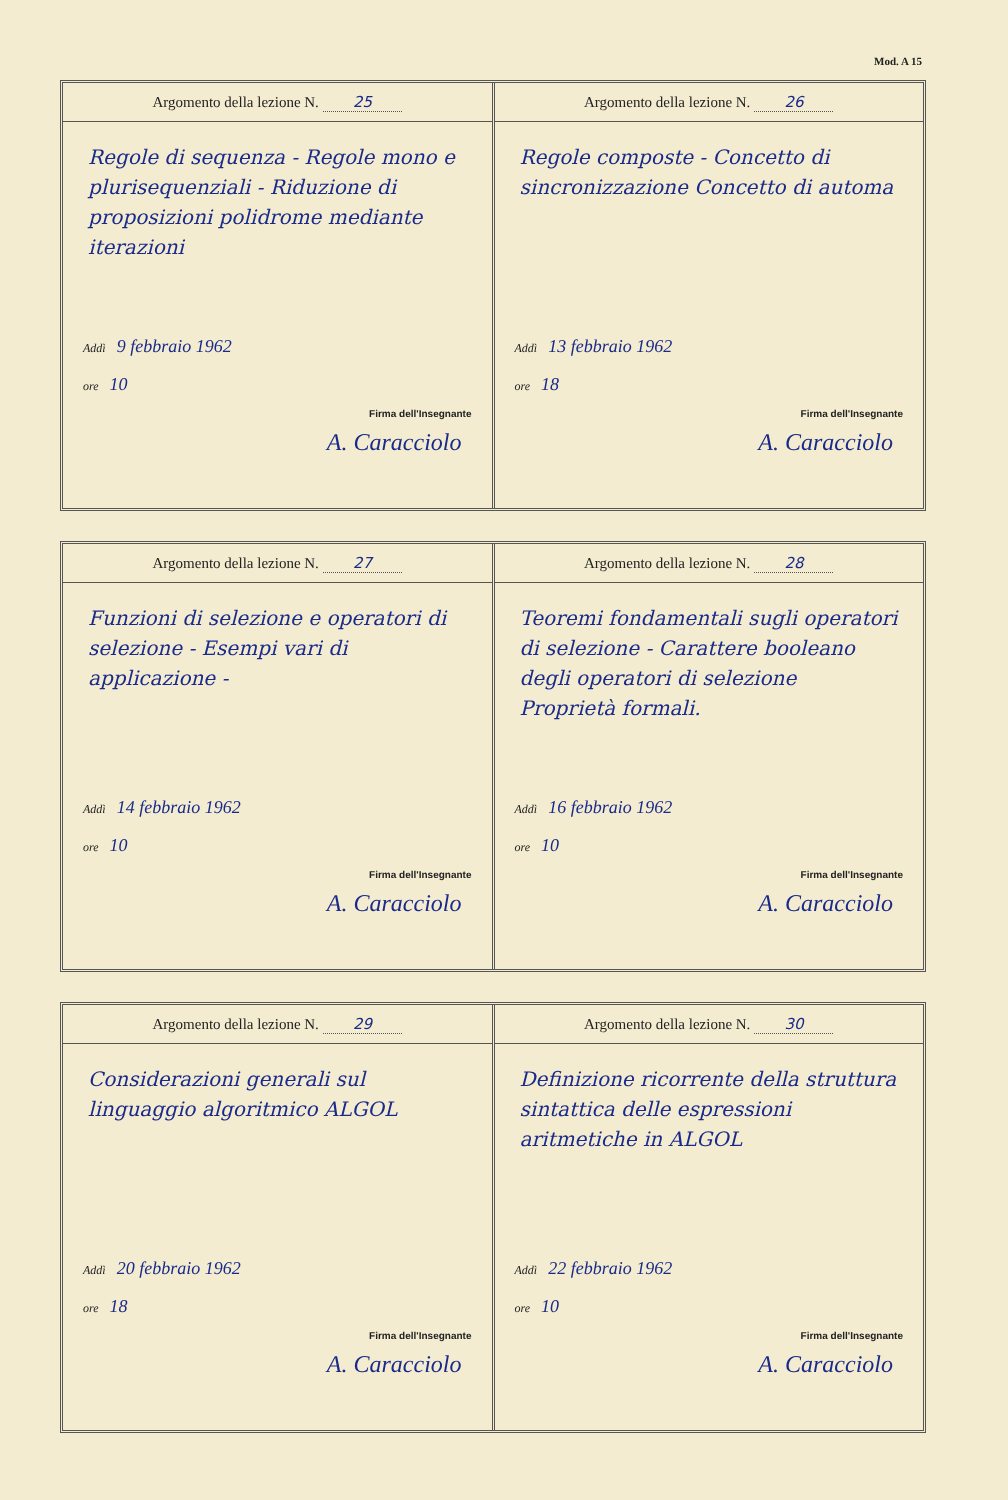Mod. A 15
Argomento della lezione N. 25
Regole di sequenza - Regole mono e plurisequenziali - Riduzione di proposizioni polidrome mediante iterazioni
Addì 9 febbraio 1962
ore 10
Firma dell'Insegnante
A. Caracciolo
Argomento della lezione N. 26
Regole composte - Concetto di sincronizzazione Concetto di automa
Addì 13 febbraio 1962
ore 18
Firma dell'Insegnante
A. Caracciolo
Argomento della lezione N. 27
Funzioni di selezione e operatori di selezione - Esempi vari di applicazione -
Addì 14 febbraio 1962
ore 10
Firma dell'Insegnante
A. Caracciolo
Argomento della lezione N. 28
Teoremi fondamentali sugli operatori di selezione - Carattere booleano degli operatori di selezione Proprietà formali.
Addì 16 febbraio 1962
ore 10
Firma dell'Insegnante
A. Caracciolo
Argomento della lezione N. 29
Considerazioni generali sul linguaggio algoritmico ALGOL
Addì 20 febbraio 1962
ore 18
Firma dell'Insegnante
A. Caracciolo
Argomento della lezione N. 30
Definizione ricorrente della struttura sintattica delle espressioni aritmetiche in ALGOL
Addì 22 febbraio 1962
ore 10
Firma dell'Insegnante
A. Caracciolo